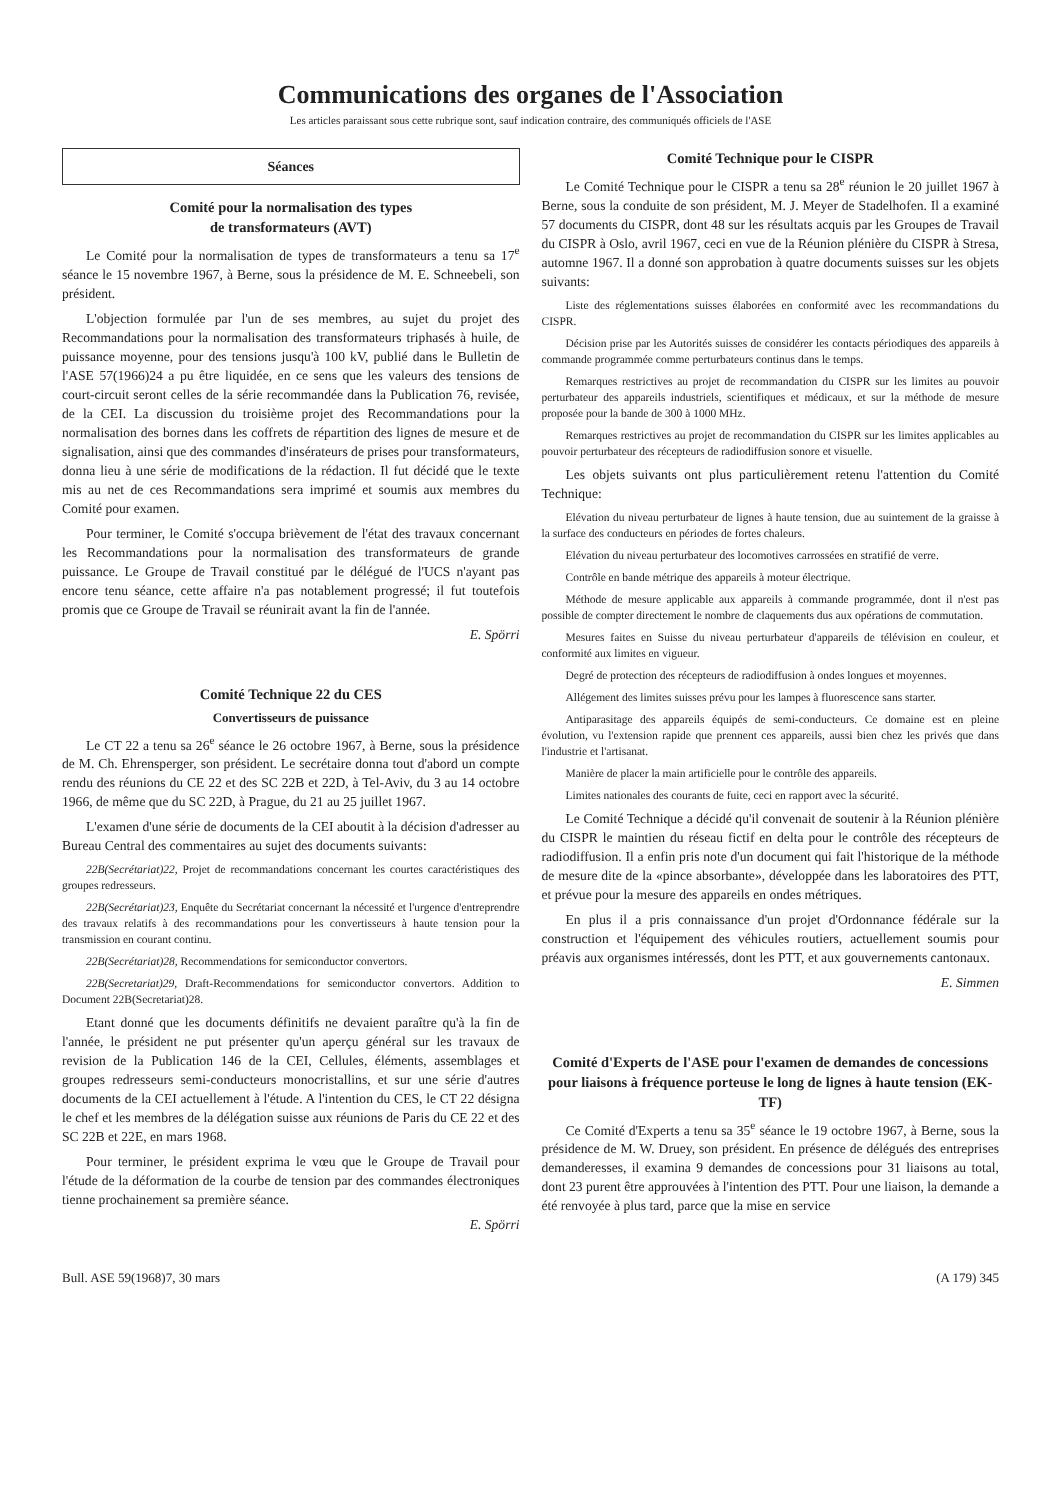Communications des organes de l'Association
Les articles paraissant sous cette rubrique sont, sauf indication contraire, des communiqués officiels de l'ASE
Séances
Comité pour la normalisation des types
de transformateurs (AVT)
Le Comité pour la normalisation de types de transformateurs a tenu sa 17<sup>e</sup> séance le 15 novembre 1967, à Berne, sous la présidence de M. E. Schneebeli, son président.
L'objection formulée par l'un de ses membres, au sujet du projet des Recommandations pour la normalisation des transformateurs triphasés à huile, de puissance moyenne, pour des tensions jusqu'à 100 kV, publié dans le Bulletin de l'ASE 57(1966)24 a pu être liquidée, en ce sens que les valeurs des tensions de court-circuit seront celles de la série recommandée dans la Publication 76, revisée, de la CEI. La discussion du troisième projet des Recommandations pour la normalisation des bornes dans les coffrets de répartition des lignes de mesure et de signalisation, ainsi que des commandes d'insérateurs de prises pour transformateurs, donna lieu à une série de modifications de la rédaction. Il fut décidé que le texte mis au net de ces Recommandations sera imprimé et soumis aux membres du Comité pour examen.
Pour terminer, le Comité s'occupa brièvement de l'état des travaux concernant les Recommandations pour la normalisation des transformateurs de grande puissance. Le Groupe de Travail constitué par le délégué de l'UCS n'ayant pas encore tenu séance, cette affaire n'a pas notablement progressé; il fut toutefois promis que ce Groupe de Travail se réunirait avant la fin de l'année.
E. Spörri
Comité Technique 22 du CES
Convertisseurs de puissance
Le CT 22 a tenu sa 26<sup>e</sup> séance le 26 octobre 1967, à Berne, sous la présidence de M. Ch. Ehrensperger, son président. Le secrétaire donna tout d'abord un compte rendu des réunions du CE 22 et des SC 22B et 22D, à Tel-Aviv, du 3 au 14 octobre 1966, de même que du SC 22D, à Prague, du 21 au 25 juillet 1967.
L'examen d'une série de documents de la CEI aboutit à la décision d'adresser au Bureau Central des commentaires au sujet des documents suivants:
22B(Secrétariat)22, Projet de recommandations concernant les courtes caractéristiques des groupes redresseurs.
22B(Secrétariat)23, Enquête du Secrétariat concernant la nécessité et l'urgence d'entreprendre des travaux relatifs à des recommandations pour les convertisseurs à haute tension pour la transmission en courant continu.
22B(Secrétariat)28, Recommendations for semiconductor convertors.
22B(Secretariat)29, Draft-Recommendations for semiconductor convertors. Addition to Document 22B(Secretariat)28.
Etant donné que les documents définitifs ne devaient paraître qu'à la fin de l'année, le président ne put présenter qu'un aperçu général sur les travaux de revision de la Publication 146 de la CEI, Cellules, éléments, assemblages et groupes redresseurs semi-conducteurs monocristallins, et sur une série d'autres documents de la CEI actuellement à l'étude. A l'intention du CES, le CT 22 désigna le chef et les membres de la délégation suisse aux réunions de Paris du CE 22 et des SC 22B et 22E, en mars 1968.
Pour terminer, le président exprima le vœu que le Groupe de Travail pour l'étude de la déformation de la courbe de tension par des commandes électroniques tienne prochainement sa première séance.
E. Spörri
Comité Technique pour le CISPR
Le Comité Technique pour le CISPR a tenu sa 28<sup>e</sup> réunion le 20 juillet 1967 à Berne, sous la conduite de son président, M. J. Meyer de Stadelhofen. Il a examiné 57 documents du CISPR, dont 48 sur les résultats acquis par les Groupes de Travail du CISPR à Oslo, avril 1967, ceci en vue de la Réunion plénière du CISPR à Stresa, automne 1967. Il a donné son approbation à quatre documents suisses sur les objets suivants:
Liste des réglementations suisses élaborées en conformité avec les recommandations du CISPR.
Décision prise par les Autorités suisses de considérer les contacts périodiques des appareils à commande programmée comme perturbateurs continus dans le temps.
Remarques restrictives au projet de recommandation du CISPR sur les limites au pouvoir perturbateur des appareils industriels, scientifiques et médicaux, et sur la méthode de mesure proposée pour la bande de 300 à 1000 MHz.
Remarques restrictives au projet de recommandation du CISPR sur les limites applicables au pouvoir perturbateur des récepteurs de radiodiffusion sonore et visuelle.
Les objets suivants ont plus particulièrement retenu l'attention du Comité Technique:
Elévation du niveau perturbateur de lignes à haute tension, due au suintement de la graisse à la surface des conducteurs en périodes de fortes chaleurs.
Elévation du niveau perturbateur des locomotives carrossées en stratifié de verre.
Contrôle en bande métrique des appareils à moteur électrique.
Méthode de mesure applicable aux appareils à commande programmée, dont il n'est pas possible de compter directement le nombre de claquements dus aux opérations de commutation.
Mesures faites en Suisse du niveau perturbateur d'appareils de télévision en couleur, et conformité aux limites en vigueur.
Degré de protection des récepteurs de radiodiffusion à ondes longues et moyennes.
Allégement des limites suisses prévu pour les lampes à fluorescence sans starter.
Antiparasitage des appareils équipés de semi-conducteurs. Ce domaine est en pleine évolution, vu l'extension rapide que prennent ces appareils, aussi bien chez les privés que dans l'industrie et l'artisanat.
Manière de placer la main artificielle pour le contrôle des appareils.
Limites nationales des courants de fuite, ceci en rapport avec la sécurité.
Le Comité Technique a décidé qu'il convenait de soutenir à la Réunion plénière du CISPR le maintien du réseau fictif en delta pour le contrôle des récepteurs de radiodiffusion. Il a enfin pris note d'un document qui fait l'historique de la méthode de mesure dite de la «pince absorbante», développée dans les laboratoires des PTT, et prévue pour la mesure des appareils en ondes métriques.
En plus il a pris connaissance d'un projet d'Ordonnance fédérale sur la construction et l'équipement des véhicules routiers, actuellement soumis pour préavis aux organismes intéressés, dont les PTT, et aux gouvernements cantonaux.
E. Simmen
Comité d'Experts de l'ASE pour l'examen de demandes de concessions pour liaisons à fréquence porteuse le long de lignes à haute tension (EK-TF)
Ce Comité d'Experts a tenu sa 35<sup>e</sup> séance le 19 octobre 1967, à Berne, sous la présidence de M. W. Druey, son président. En présence de délégués des entreprises demanderesses, il examina 9 demandes de concessions pour 31 liaisons au total, dont 23 purent être approuvées à l'intention des PTT. Pour une liaison, la demande a été renvoyée à plus tard, parce que la mise en service
Bull. ASE 59(1968)7, 30 mars (A 179) 345